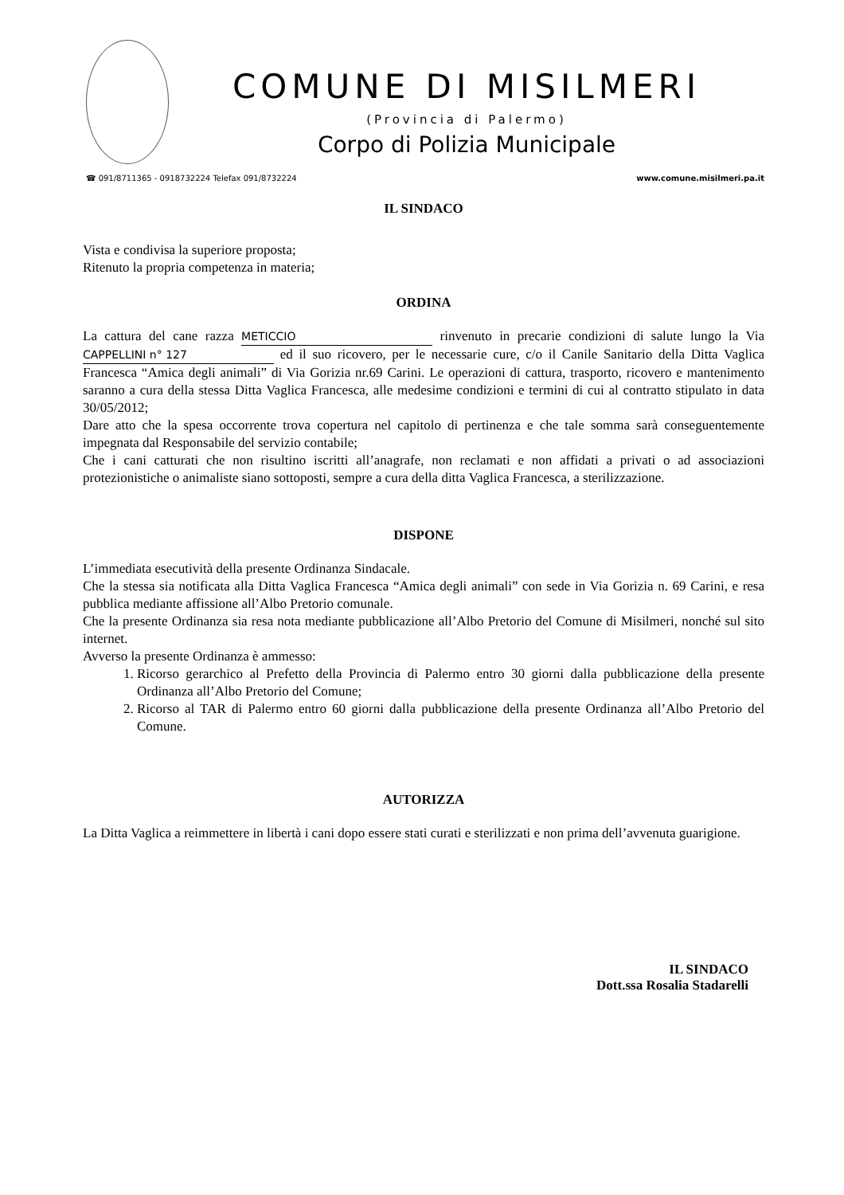COMUNE DI MISILMERI
(Provincia di Palermo)
Corpo di Polizia Municipale
☎ 091/8711365 - 0918732224 Telefax 091/8732224 www.comune.misilmeri.pa.it
IL SINDACO
Vista e condivisa la superiore proposta;
Ritenuto la propria competenza in materia;
ORDINA
La cattura del cane razza METICCIO rinvenuto in precarie condizioni di salute lungo la Via CAPPELLINI n° 127 ed il suo ricovero, per le necessarie cure, c/o il Canile Sanitario della Ditta Vaglica Francesca “Amica degli animali” di Via Gorizia nr.69 Carini. Le operazioni di cattura, trasporto, ricovero e mantenimento saranno a cura della stessa Ditta Vaglica Francesca, alle medesime condizioni e termini di cui al contratto stipulato in data 30/05/2012;
Dare atto che la spesa occorrente trova copertura nel capitolo di pertinenza e che tale somma sarà conseguentemente impegnata dal Responsabile del servizio contabile;
Che i cani catturati che non risultino iscritti all’anagrafe, non reclamati e non affidati a privati o ad associazioni protezionistiche o animaliste siano sottoposti, sempre a cura della ditta Vaglica Francesca, a sterilizzazione.
DISPONE
L’immediata esecutività della presente Ordinanza Sindacale.
Che la stessa sia notificata alla Ditta Vaglica Francesca “Amica degli animali” con sede in Via Gorizia n. 69 Carini, e resa pubblica mediante affissione all’Albo Pretorio comunale.
Che la presente Ordinanza sia resa nota mediante pubblicazione all’Albo Pretorio del Comune di Misilmeri, nonché sul sito internet.
Avverso la presente Ordinanza è ammesso:
1. Ricorso gerarchico al Prefetto della Provincia di Palermo entro 30 giorni dalla pubblicazione della presente Ordinanza all’Albo Pretorio del Comune;
2. Ricorso al TAR di Palermo entro 60 giorni dalla pubblicazione della presente Ordinanza all’Albo Pretorio del Comune.
AUTORIZZA
La Ditta Vaglica a reimmettere in libertà i cani dopo essere stati curati e sterilizzati e non prima dell’avvenuta guarigione.
IL SINDACO
Dott.ssa Rosalia Stadarelli